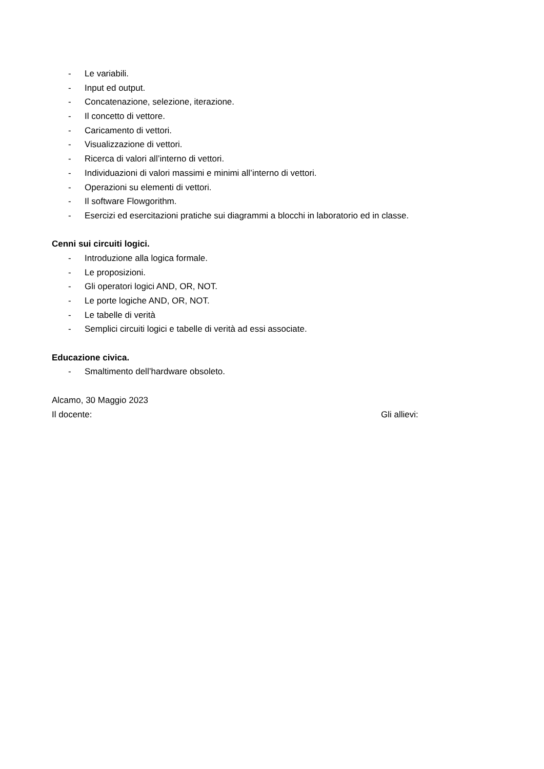- Le variabili.
- Input ed output.
- Concatenazione, selezione, iterazione.
- Il concetto di vettore.
- Caricamento di vettori.
- Visualizzazione di vettori.
- Ricerca di valori all’interno di vettori.
- Individuazioni di valori massimi e minimi all’interno di vettori.
- Operazioni su elementi di vettori.
- Il software Flowgorithm.
- Esercizi ed esercitazioni pratiche sui diagrammi a blocchi in laboratorio ed in classe.
Cenni sui circuiti logici.
- Introduzione alla logica formale.
- Le proposizioni.
- Gli operatori logici AND, OR, NOT.
- Le porte logiche AND, OR, NOT.
- Le tabelle di verità
- Semplici circuiti logici e tabelle di verità ad essi associate.
Educazione civica.
- Smaltimento dell’hardware obsoleto.
Alcamo, 30 Maggio 2023
Il docente: Gli allievi: